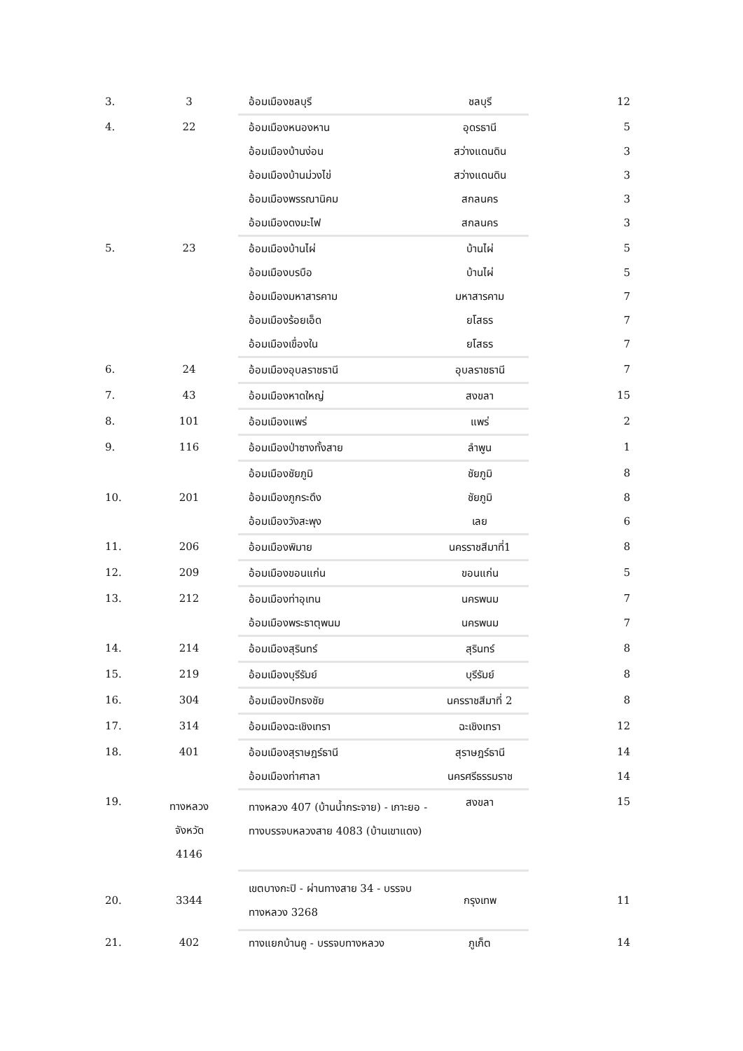| 3. | 3 | อ้อมเมืองชลบุรี | ชลบุรี | 12 |
| 4. | 22 | อ้อมเมืองหนองหาน | อุดรธานี | 5 |
| | | อ้อมเมืองบ้านง่อน | สว่างแดนดิน | 3 |
| | | อ้อมเมืองบ้านม่วงไข่ | สว่างแดนดิน | 3 |
| | | อ้อมเมืองพรรณานิคม | สกลนคร | 3 |
| | | อ้อมเมืองดงมะไฟ | สกลนคร | 3 |
| 5. | 23 | อ้อมเมืองบ้านไผ่ | บ้านไผ่ | 5 |
| | | อ้อมเมืองบรบือ | บ้านไผ่ | 5 |
| | | อ้อมเมืองมหาสารคาม | มหาสารคาม | 7 |
| | | อ้อมเมืองร้อยเอ็ด | ยโสธร | 7 |
| | | อ้อมเมืองเขื่องใน | ยโสธร | 7 |
| 6. | 24 | อ้อมเมืองอุบลราชธานี | อุบลราชธานี | 7 |
| 7. | 43 | อ้อมเมืองหาดใหญ่ | สงขลา | 15 |
| 8. | 101 | อ้อมเมืองแพร่ | แพร่ | 2 |
| 9. | 116 | อ้อมเมืองป่าซางทั้งสาย | ลำพูน | 1 |
| 10. | 201 | อ้อมเมืองชัยภูมิ | ชัยภูมิ | 8 |
| | | อ้อมเมืองภูกระดึง | ชัยภูมิ | 8 |
| | | อ้อมเมืองวังสะพุง | เลย | 6 |
| 11. | 206 | อ้อมเมืองพิมาย | นครราชสีมาที่1 | 8 |
| 12. | 209 | อ้อมเมืองขอนแก่น | ขอนแก่น | 5 |
| 13. | 212 | อ้อมเมืองท่าอุเทน | นครพนม | 7 |
| | | อ้อมเมืองพระธาตุพนม | นครพนม | 7 |
| 14. | 214 | อ้อมเมืองสุรินทร์ | สุรินทร์ | 8 |
| 15. | 219 | อ้อมเมืองบุรีรัมย์ | บุรีรัมย์ | 8 |
| 16. | 304 | อ้อมเมืองปักธงชัย | นครราชสีมาที่ 2 | 8 |
| 17. | 314 | อ้อมเมืองฉะเชิงเทรา | ฉะเชิงเทรา | 12 |
| 18. | 401 | อ้อมเมืองสุราษฎร์ธานี | สุราษฎร์ธานี | 14 |
| | | อ้อมเมืองท่าศาลา | นครศรีธรรมราช | 14 |
| 19. | ทางหลวง จังหวัด 4146 | ทางหลวง 407 (บ้านน้ำกระจาย) - เกาะยอ - ทางบรรจบหลวงสาย 4083 (บ้านเขาแดง) | สงขลา | 15 |
| 20. | 3344 | เขตบางกะปิ - ผ่านทางสาย 34 - บรรจบทางหลวง 3268 | กรุงเทพ | 11 |
| 21. | 402 | ทางแยกบ้านคู - บรรจบทางหลวง | ภูเก็ต | 14 |